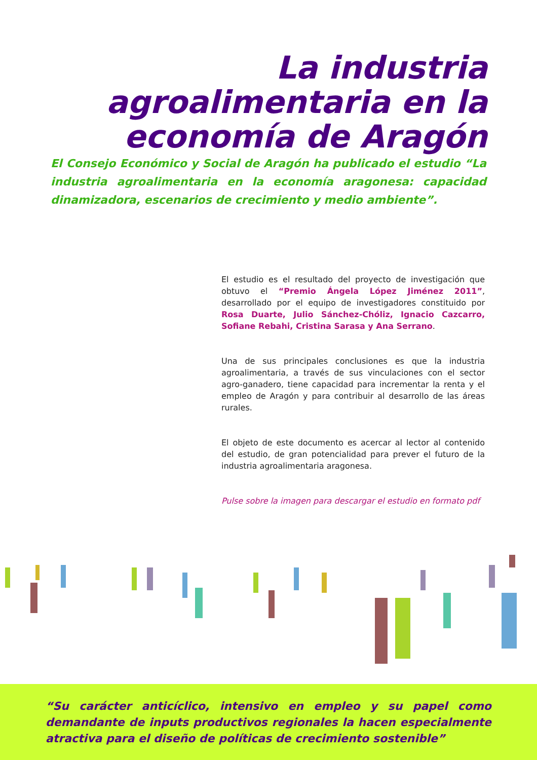La industria agroalimentaria en la economía de Aragón
El Consejo Económico y Social de Aragón ha publicado el estudio “La industria agroalimentaria en la economía aragonesa: capacidad dinamizadora, escenarios de crecimiento y medio ambiente”.
El estudio es el resultado del proyecto de investigación que obtuvo el “Premio Ángela López Jiménez 2011”, desarrollado por el equipo de investigadores constituido por Rosa Duarte, Julio Sánchez-Chóliz, Ignacio Cazcarro, Sofiane Rebahi, Cristina Sarasa y Ana Serrano.
Una de sus principales conclusiones es que la industria agroalimentaria, a través de sus vinculaciones con el sector agro-ganadero, tiene capacidad para incrementar la renta y el empleo de Aragón y para contribuir al desarrollo de las áreas rurales.
El objeto de este documento es acercar al lector al contenido del estudio, de gran potencialidad para prever el futuro de la industria agroalimentaria aragonesa.
Pulse sobre la imagen para descargar el estudio en formato pdf
“Su carácter anticíclico, intensivo en empleo y su papel como demandante de inputs productivos regionales la hacen especialmente atractiva para el diseño de políticas de crecimiento sostenible”